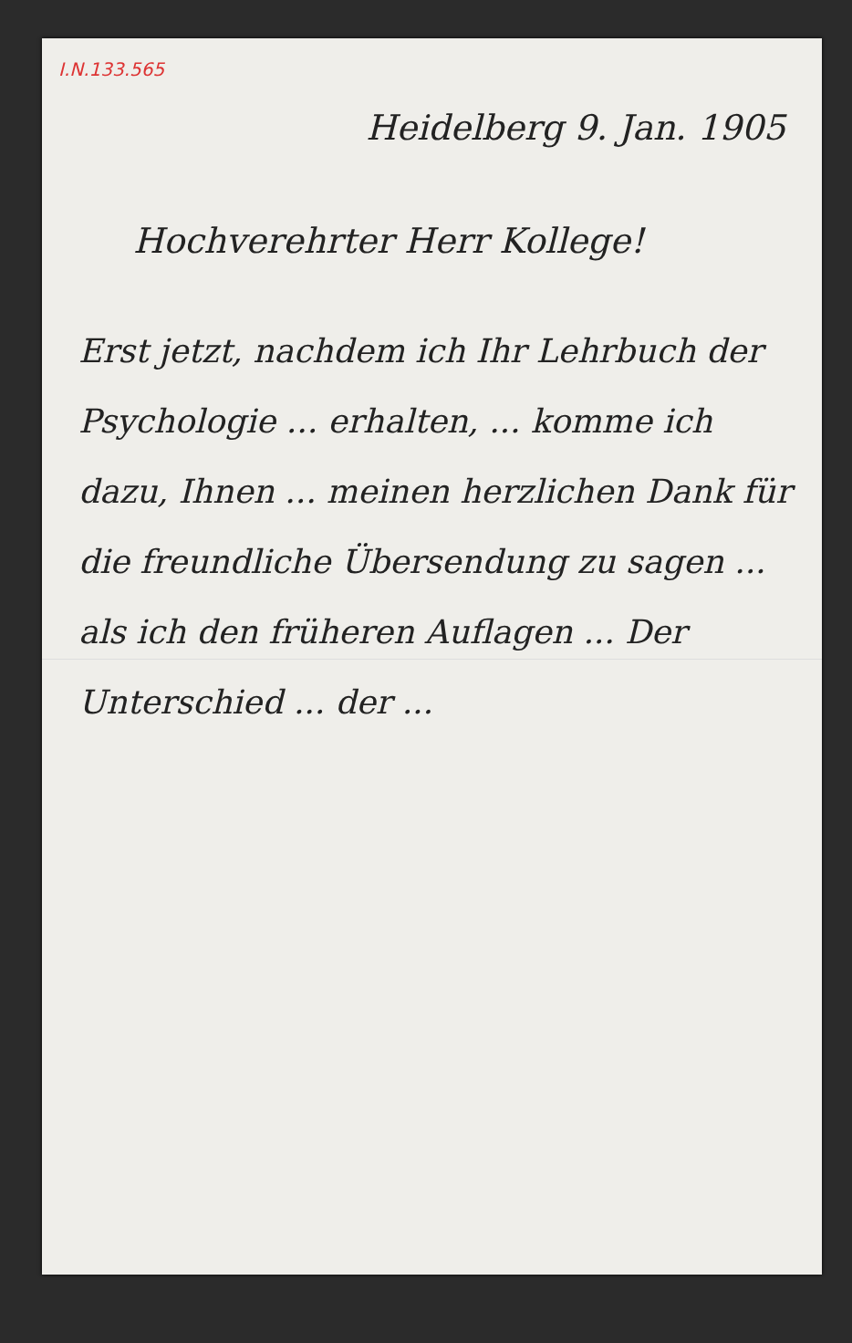I.N.133.565
Heidelberg 9. Jan. 1905
Hochverehrter Herr Kollege!
Erst jetzt, nachdem ich Ihr Lehrbuch der Psychologie ... erhalten, ... komme ich dazu, Ihnen ... meinen herzlichen Dank für die freundliche Übersendung zu sagen ... als ich den früheren Auflagen ... Der Unterschied ... der ...